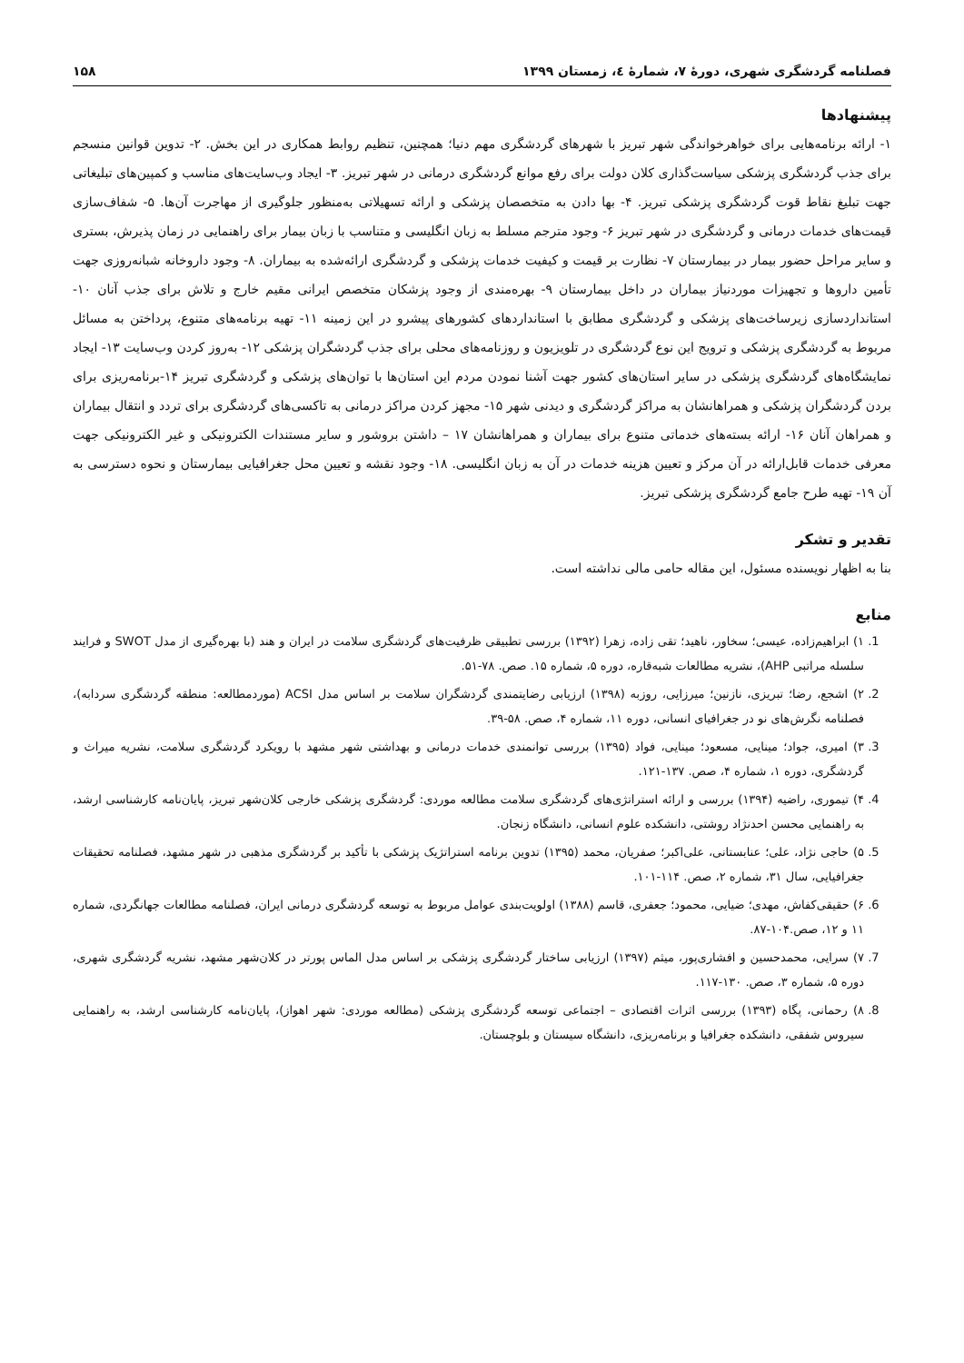فصلنامه گردشگری شهری، دورهٔ ۷، شمارهٔ ٤، زمستان ۱۳۹۹ ۱۵۸
پیشنهادها
۱- ارائه برنامه‌هایی برای خواهرخواندگی شهر تبریز با شهرهای گردشگری مهم دنیا؛ همچنین، تنظیم روابط همکاری در این بخش. ۲- تدوین قوانین منسجم برای جذب گردشگری پزشکی سیاست‌گذاری کلان دولت برای رفع موانع گردشگری درمانی در شهر تبریز. ۳- ایجاد وب‌سایت‌های مناسب و کمپین‌های تبلیغاتی جهت تبلیغ نقاط قوت گردشگری پزشکی تبریز. ۴- بها دادن به متخصصان پزشکی و ارائه تسهیلاتی به‌منظور جلوگیری از مهاجرت آن‌ها. ۵- شفاف‌سازی قیمت‌های خدمات درمانی و گردشگری در شهر تبریز ۶- وجود مترجم مسلط به زبان انگلیسی و متناسب با زبان بیمار برای راهنمایی در زمان پذیرش، بستری و سایر مراحل حضور بیمار در بیمارستان ۷- نظارت بر قیمت و کیفیت خدمات پزشکی و گردشگری ارائه‌شده به بیماران. ۸- وجود داروخانه شبانه‌روزی جهت تأمین داروها و تجهیزات موردنیاز بیماران در داخل بیمارستان ۹- بهره‌مندی از وجود پزشکان متخصص ایرانی مقیم خارج و تلاش برای جذب آنان ۱۰- استانداردسازی زیرساخت‌های پزشکی و گردشگری مطابق با استانداردهای کشورهای پیشرو در این زمینه ۱۱- تهیه برنامه‌های متنوع، پرداختن به مسائل مربوط به گردشگری پزشکی و ترویج این نوع گردشگری در تلویزیون و روزنامه‌های محلی برای جذب گردشگران پزشکی ۱۲- به‌روز کردن وب‌سایت ۱۳- ایجاد نمایشگاه‌های گردشگری پزشکی در سایر استان‌های کشور جهت آشنا نمودن مردم این استان‌ها با توان‌های پزشکی و گردشگری تبریز ۱۴-برنامه‌ریزی برای بردن گردشگران پزشکی و همراهانشان به مراکز گردشگری و دیدنی شهر ۱۵- مجهز کردن مراکز درمانی به تاکسی‌های گردشگری برای تردد و انتقال بیماران و همراهان آنان ۱۶- ارائه بسته‌های خدماتی متنوع برای بیماران و همراهانشان ۱۷ – داشتن بروشور و سایر مستندات الکترونیکی و غیر الکترونیکی جهت معرفی خدمات قابل‌ارائه در آن مرکز و تعیین هزینه خدمات در آن به زبان انگلیسی. ۱۸- وجود نقشه و تعیین محل جغرافیایی بیمارستان و نحوه دسترسی به آن ۱۹- تهیه طرح جامع گردشگری پزشکی تبریز.
تقدیر و تشکر
بنا به اظهار نویسنده مسئول، این مقاله حامی مالی نداشته است.
منابع
1. ۱) ابراهیم‌زاده، عیسی؛ سخاور، ناهید؛ تقی زاده، زهرا (۱۳۹۲) بررسی تطبیقی ظرفیت‌های گردشگری سلامت در ایران و هند (با بهره‌گیری از مدل SWOT و فرایند سلسله مراتبی AHP)، نشریه مطالعات شبه‌قاره، دوره ۵، شماره ۱۵. صص. ۷۸-۵۱.
2. ۲) اشجع، رضا؛ تبریزی، نازنین؛ میرزایی، روزبه (۱۳۹۸) ارزیابی رضایتمندی گردشگران سلامت بر اساس مدل ACSI (موردمطالعه: منطقه گردشگری سردابه)، فصلنامه نگرش‌های نو در جغرافیای انسانی، دوره ۱۱، شماره ۴، صص. ۵۸-۳۹.
3. ۳) امیری، جواد؛ مینایی، مسعود؛ مینایی، فواد (۱۳۹۵) بررسی توانمندی خدمات درمانی و بهداشتی شهر مشهد با رویکرد گردشگری سلامت، نشریه میراث و گردشگری، دوره ۱، شماره ۴، صص. ۱۳۷-۱۲۱.
4. ۴) تیموری، راضیه (۱۳۹۴) بررسی و ارائه استراتژی‌های گردشگری سلامت مطالعه موردی: گردشگری پزشکی خارجی کلان‌شهر تبریز، پایان‌نامه کارشناسی ارشد، به راهنمایی محسن احدنژاد روشتی، دانشکده علوم انسانی، دانشگاه زنجان.
5. ۵) حاجی نژاد، علی؛ عنابستانی، علی‌اکبر؛ صفریان، محمد (۱۳۹۵) تدوین برنامه استراتژیک پزشکی با تأکید بر گردشگری مذهبی در شهر مشهد، فصلنامه تحقیقات جغرافیایی، سال ۳۱، شماره ۲، صص. ۱۱۴-۱۰۱.
6. ۶) حقیقی‌کفاش، مهدی؛ ضیایی، محمود؛ جعفری، قاسم (۱۳۸۸) اولویت‌بندی عوامل مربوط به توسعه گردشگری درمانی ایران، فصلنامه مطالعات جهانگردی، شماره ۱۱ و ۱۲، صص.۱۰۴-۸۷.
7. ۷) سرایی، محمدحسین و افشاری‌پور، میثم (۱۳۹۷) ارزیابی ساختار گردشگری پزشکی بر اساس مدل الماس پورتر در کلان‌شهر مشهد، نشریه گردشگری شهری، دوره ۵، شماره ۳، صص. ۱۳۰-۱۱۷.
8. ۸) رحمانی، پگاه (۱۳۹۳) بررسی اثرات اقتصادی – اجتماعی توسعه گردشگری پزشکی (مطالعه موردی: شهر اهواز)، پایان‌نامه کارشناسی ارشد، به راهنمایی سیروس شفقی، دانشکده جغرافیا و برنامه‌ریزی، دانشگاه سیستان و بلوچستان.